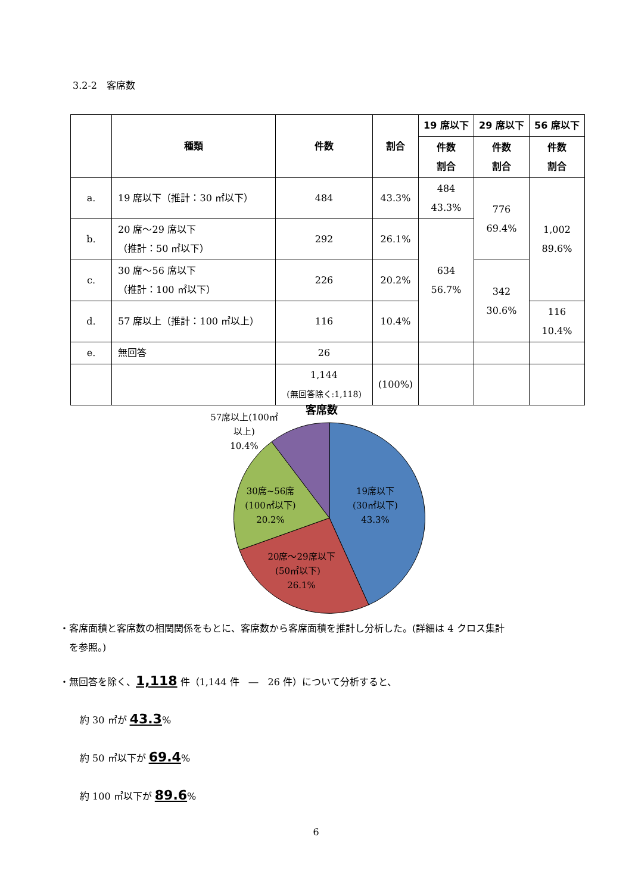3.2-2　客席数
| | 種類 | 件数 | 割合 | 19 席以下 | 29 席以下 | 56 席以下 |
| --- | --- | --- | --- | --- | --- | --- |
| | | | | 件数 割合 | 件数 割合 | 件数 割合 |
| a. | 19 席以下（推計：30 ㎡以下） | 484 | 43.3% | 484 43.3% | 776 69.4% | 1,002 89.6% |
| b. | 20 席～29 席以下 （推計：50 ㎡以下） | 292 | 26.1% | 634 56.7% | | |
| c. | 30 席～56 席以下 （推計：100 ㎡以下） | 226 | 20.2% | | 342 30.6% | |
| d. | 57 席以上（推計：100 ㎡以上） | 116 | 10.4% | | | 116 10.4% |
| e. | 無回答 | 26 | | | | |
| | | 1,144 (無回答除く:1,118) | (100%) | | | |
客席数
19席以下 (30㎡以下) 43.3%
20席～29席以下 (50㎡以下) 26.1%
30席~56席 (100㎡以下) 20.2%
57席以上(100㎡ 以上) 10.4%
・客席面積と客席数の相関関係をもとに、客席数から客席面積を推計し分析した。(詳細は 4 クロス集計
　を参照。)
・無回答を除く、1,118 件（1,144 件　―　26 件）について分析すると、
約 30 ㎡が 43.3%
約 50 ㎡以下が 69.4%
約 100 ㎡以下が 89.6%
6